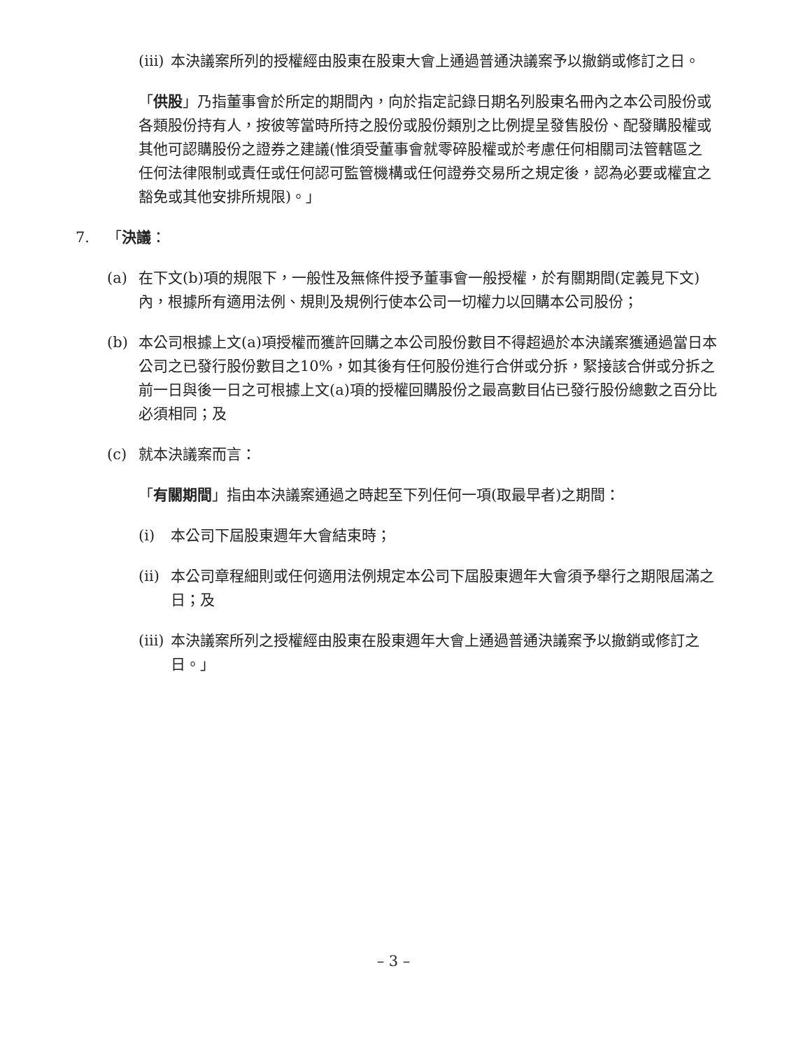(iii) 本決議案所列的授權經由股東在股東大會上通過普通決議案予以撤銷或修訂之日。
「供股」乃指董事會於所定的期間內，向於指定記錄日期名列股東名冊內之本公司股份或各類股份持有人，按彼等當時所持之股份或股份類別之比例提呈發售股份、配發購股權或其他可認購股份之證券之建議(惟須受董事會就零碎股權或於考慮任何相關司法管轄區之任何法律限制或責任或任何認可監管機構或任何證券交易所之規定後，認為必要或權宜之豁免或其他安排所規限)。」
7. 「決議：
(a) 在下文(b)項的規限下，一般性及無條件授予董事會一般授權，於有關期間(定義見下文)內，根據所有適用法例、規則及規例行使本公司一切權力以回購本公司股份；
(b) 本公司根據上文(a)項授權而獲許回購之本公司股份數目不得超過於本決議案獲通過當日本公司之已發行股份數目之10%，如其後有任何股份進行合併或分拆，緊接該合併或分拆之前一日與後一日之可根據上文(a)項的授權回購股份之最高數目佔已發行股份總數之百分比必須相同；及
(c) 就本決議案而言：
「有關期間」指由本決議案通過之時起至下列任何一項(取最早者)之期間：
(i) 本公司下屆股東週年大會結束時；
(ii) 本公司章程細則或任何適用法例規定本公司下屆股東週年大會須予舉行之期限屆滿之日；及
(iii) 本決議案所列之授權經由股東在股東週年大會上通過普通決議案予以撤銷或修訂之日。」
– 3 –